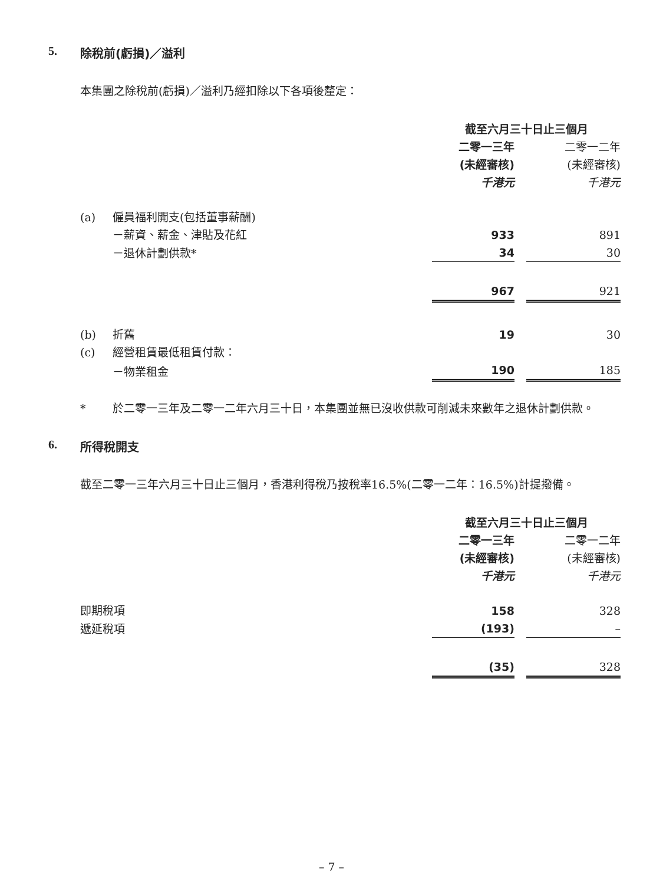5. 除稅前(虧損)／溢利
本集團之除稅前(虧損)／溢利乃經扣除以下各項後釐定：
| | | 截至六月三十日止三個月 | | |
| | | 二零一三年 | | 二零一二年 |
| | | (未經審核) | | (未經審核) |
| | | 千港元 | | 千港元 |
| (a) | 僱員福利開支(包括董事薪酬) | | | |
| | －薪資、薪金、津貼及花紅 | 933 | | 891 |
| | －退休計劃供款* | 34 | | 30 |
| | | 967 | | 921 |
| (b) | 折舊 | 19 | | 30 |
| (c) | 經營租賃最低租賃付款： | | | |
| | －物業租金 | 190 | | 185 |
* 於二零一三年及二零一二年六月三十日，本集團並無已沒收供款可削減未來數年之退休計劃供款。
6. 所得稅開支
截至二零一三年六月三十日止三個月，香港利得稅乃按稅率16.5%(二零一二年：16.5%)計提撥備。
| | 截至六月三十日止三個月 | | |
| | 二零一三年 | | 二零一二年 |
| | (未經審核) | | (未經審核) |
| | 千港元 | | 千港元 |
| 即期稅項 | 158 | | 328 |
| 遞延稅項 | (193) | | – |
| | (35) | | 328 |
– 7 –